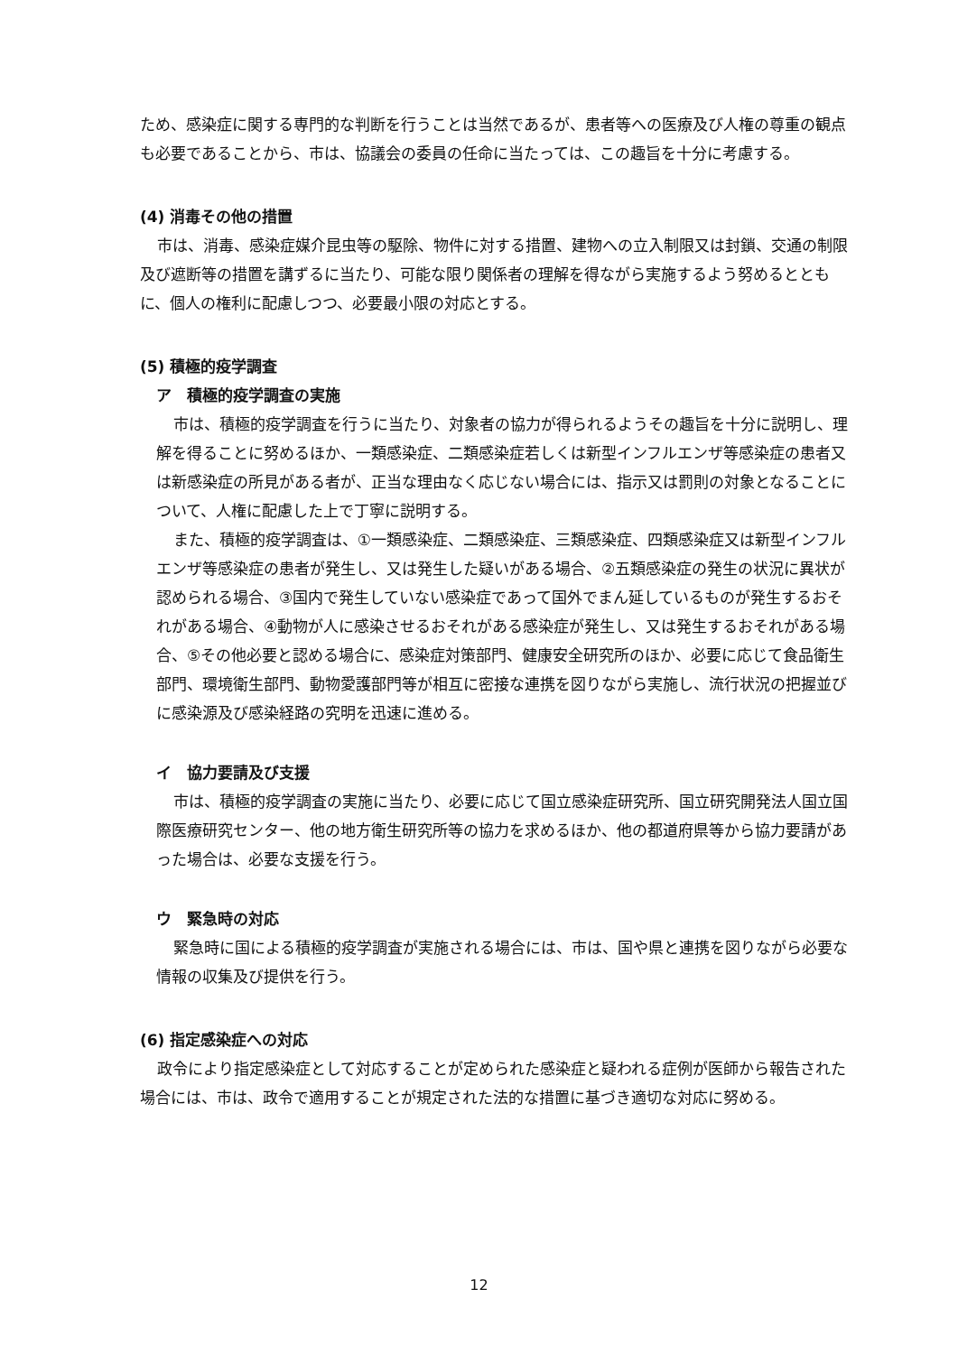ため、感染症に関する専門的な判断を行うことは当然であるが、患者等への医療及び人権の尊重の観点も必要であることから、市は、協議会の委員の任命に当たっては、この趣旨を十分に考慮する。
(4) 消毒その他の措置
市は、消毒、感染症媒介昆虫等の駆除、物件に対する措置、建物への立入制限又は封鎖、交通の制限及び遮断等の措置を講ずるに当たり、可能な限り関係者の理解を得ながら実施するよう努めるとともに、個人の権利に配慮しつつ、必要最小限の対応とする。
(5) 積極的疫学調査
ア　積極的疫学調査の実施
市は、積極的疫学調査を行うに当たり、対象者の協力が得られるようその趣旨を十分に説明し、理解を得ることに努めるほか、一類感染症、二類感染症若しくは新型インフルエンザ等感染症の患者又は新感染症の所見がある者が、正当な理由なく応じない場合には、指示又は罰則の対象となることについて、人権に配慮した上で丁寧に説明する。
また、積極的疫学調査は、①一類感染症、二類感染症、三類感染症、四類感染症又は新型インフルエンザ等感染症の患者が発生し、又は発生した疑いがある場合、②五類感染症の発生の状況に異状が認められる場合、③国内で発生していない感染症であって国外でまん延しているものが発生するおそれがある場合、④動物が人に感染させるおそれがある感染症が発生し、又は発生するおそれがある場合、⑤その他必要と認める場合に、感染症対策部門、健康安全研究所のほか、必要に応じて食品衛生部門、環境衛生部門、動物愛護部門等が相互に密接な連携を図りながら実施し、流行状況の把握並びに感染源及び感染経路の究明を迅速に進める。
イ　協力要請及び支援
市は、積極的疫学調査の実施に当たり、必要に応じて国立感染症研究所、国立研究開発法人国立国際医療研究センター、他の地方衛生研究所等の協力を求めるほか、他の都道府県等から協力要請があった場合は、必要な支援を行う。
ウ　緊急時の対応
緊急時に国による積極的疫学調査が実施される場合には、市は、国や県と連携を図りながら必要な情報の収集及び提供を行う。
(6) 指定感染症への対応
政令により指定感染症として対応することが定められた感染症と疑われる症例が医師から報告された場合には、市は、政令で適用することが規定された法的な措置に基づき適切な対応に努める。
12